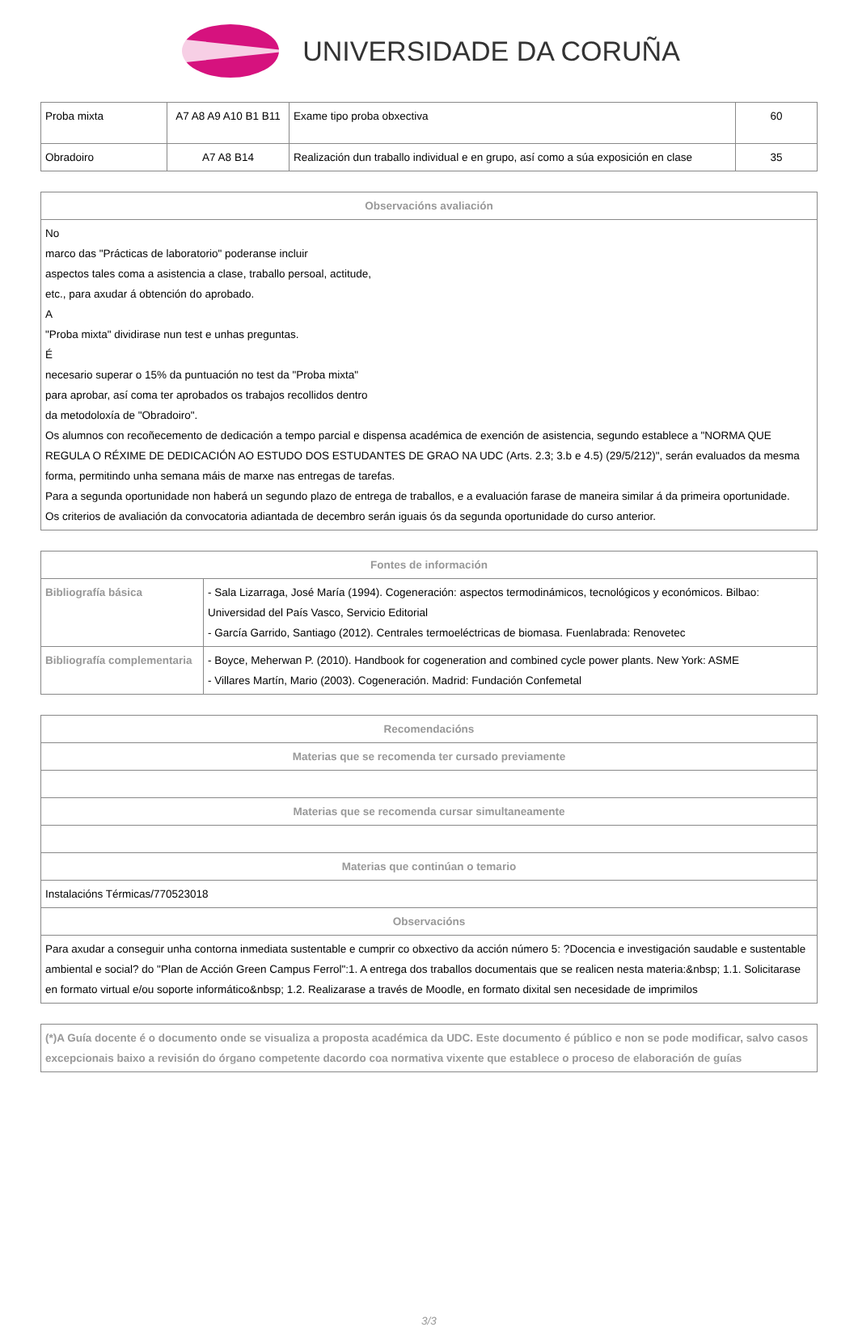UNIVERSIDADE DA CORUÑA
| Proba mixta | A7 A8 A9 A10 B1 B11 | Exame tipo proba obxectiva | 60 |
| Obradoiro | A7 A8 B14 | Realización dun traballo individual e en grupo, así como a súa exposición en clase | 35 |
| Observacións avaliación |
| --- |
| No marco das "Prácticas de laboratorio" poderanse incluir aspectos tales coma a asistencia a clase, traballo persoal, actitude, etc., para axudar á obtención do aprobado. A "Proba mixta" dividirase nun test e unhas preguntas. É necesario superar o 15% da puntuación no test da "Proba mixta" para aprobar, así coma ter aprobados os trabajos recollidos dentro da metodoloxía de "Obradoiro". Os alumnos con recoñecemento de dedicación a tempo parcial e dispensa académica de exención de asistencia, segundo establece a "NORMA QUE REGULA O RÉXIME DE DEDICACIÓN AO ESTUDO DOS ESTUDANTES DE GRAO NA UDC (Arts. 2.3; 3.b e 4.5) (29/5/212)", serán evaluados da mesma forma, permitindo unha semana máis de marxe nas entregas de tarefas. Para a segunda oportunidade non haberá un segundo plazo de entrega de traballos, e a evaluación farase de maneira similar á da primeira oportunidade. Os criterios de avaliación da convocatoria adiantada de decembro serán iguais ós da segunda oportunidade do curso anterior. |
| Fontes de información | |
| --- | --- |
| Bibliografía básica | - Sala Lizarraga, José María (1994). Cogeneración: aspectos termodinámicos, tecnológicos y económicos. Bilbao: Universidad del País Vasco, Servicio Editorial - García Garrido, Santiago (2012). Centrales termoeléctricas de biomasa. Fuenlabrada: Renovetec |
| Bibliografía complementaria | - Boyce, Meherwan P. (2010). Handbook for cogeneration and combined cycle power plants. New York: ASME - Villares Martín, Mario (2003). Cogeneración. Madrid: Fundación Confemetal |
| Recomendacións |
| --- |
| Materias que se recomenda ter cursado previamente |
| Materias que se recomenda cursar simultaneamente |
| Materias que continúan o temario |
| Instalacións Térmicas/770523018 |
| Observacións |
| Para axudar a conseguir unha contorna inmediata sustentable e cumprir co obxectivo da acción número 5: ?Docencia e investigación saudable e sustentable ambiental e social? do "Plan de Acción Green Campus Ferrol":1. A entrega dos traballos documentais que se realicen nesta materia:&nbsp; 1.1. Solicitarase en formato virtual e/ou soporte informático&nbsp; 1.2. Realizarase a través de Moodle, en formato dixital sen necesidade de imprimilos |
| (*)A Guía docente é o documento onde se visualiza a proposta académica da UDC. Este documento é público e non se pode modificar, salvo casos excepcionais baixo a revisión do órgano competente dacordo coa normativa vixente que establece o proceso de elaboración de guías |
3/3